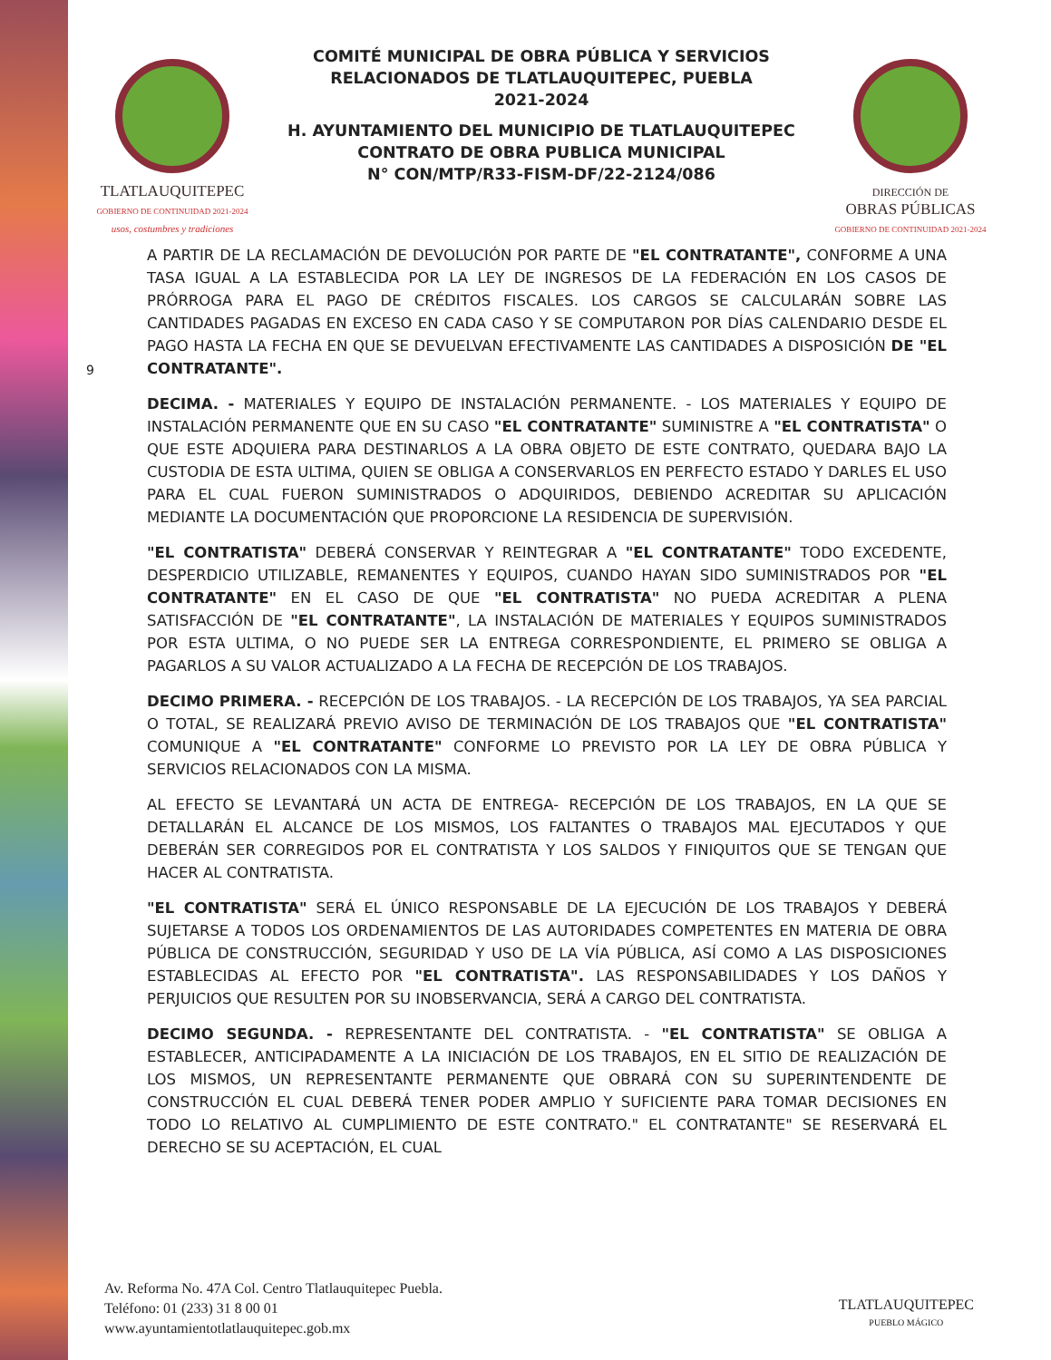TLATLAUQUITEPEC
GOBIERNO DE CONTINUIDAD 2021-2024
usos, costumbres y tradiciones
COMITÉ MUNICIPAL DE OBRA PÚBLICA Y SERVICIOS
RELACIONADOS DE TLATLAUQUITEPEC, PUEBLA
2021-2024
H. AYUNTAMIENTO DEL MUNICIPIO DE TLATLAUQUITEPEC
CONTRATO DE OBRA PUBLICA MUNICIPAL
N° CON/MTP/R33-FISM-DF/22-2124/086
DIRECCIÓN DE
OBRAS PÚBLICAS
GOBIERNO DE CONTINUIDAD 2021-2024
9
A PARTIR DE LA RECLAMACIÓN DE DEVOLUCIÓN POR PARTE DE "EL CONTRATANTE", CONFORME A UNA TASA IGUAL A LA ESTABLECIDA POR LA LEY DE INGRESOS DE LA FEDERACIÓN EN LOS CASOS DE PRÓRROGA PARA EL PAGO DE CRÉDITOS FISCALES. LOS CARGOS SE CALCULARÁN SOBRE LAS CANTIDADES PAGADAS EN EXCESO EN CADA CASO Y SE COMPUTARON POR DÍAS CALENDARIO DESDE EL PAGO HASTA LA FECHA EN QUE SE DEVUELVAN EFECTIVAMENTE LAS CANTIDADES A DISPOSICIÓN DE "EL CONTRATANTE".
DECIMA. - MATERIALES Y EQUIPO DE INSTALACIÓN PERMANENTE. - LOS MATERIALES Y EQUIPO DE INSTALACIÓN PERMANENTE QUE EN SU CASO "EL CONTRATANTE" SUMINISTRE A "EL CONTRATISTA" O QUE ESTE ADQUIERA PARA DESTINARLOS A LA OBRA OBJETO DE ESTE CONTRATO, QUEDARA BAJO LA CUSTODIA DE ESTA ULTIMA, QUIEN SE OBLIGA A CONSERVARLOS EN PERFECTO ESTADO Y DARLES EL USO PARA EL CUAL FUERON SUMINISTRADOS O ADQUIRIDOS, DEBIENDO ACREDITAR SU APLICACIÓN MEDIANTE LA DOCUMENTACIÓN QUE PROPORCIONE LA RESIDENCIA DE SUPERVISIÓN.
"EL CONTRATISTA" DEBERÁ CONSERVAR Y REINTEGRAR A "EL CONTRATANTE" TODO EXCEDENTE, DESPERDICIO UTILIZABLE, REMANENTES Y EQUIPOS, CUANDO HAYAN SIDO SUMINISTRADOS POR "EL CONTRATANTE" EN EL CASO DE QUE "EL CONTRATISTA" NO PUEDA ACREDITAR A PLENA SATISFACCIÓN DE "EL CONTRATANTE", LA INSTALACIÓN DE MATERIALES Y EQUIPOS SUMINISTRADOS POR ESTA ULTIMA, O NO PUEDE SER LA ENTREGA CORRESPONDIENTE, EL PRIMERO SE OBLIGA A PAGARLOS A SU VALOR ACTUALIZADO A LA FECHA DE RECEPCIÓN DE LOS TRABAJOS.
DECIMO PRIMERA. - RECEPCIÓN DE LOS TRABAJOS. - LA RECEPCIÓN DE LOS TRABAJOS, YA SEA PARCIAL O TOTAL, SE REALIZARÁ PREVIO AVISO DE TERMINACIÓN DE LOS TRABAJOS QUE "EL CONTRATISTA" COMUNIQUE A "EL CONTRATANTE" CONFORME LO PREVISTO POR LA LEY DE OBRA PÚBLICA Y SERVICIOS RELACIONADOS CON LA MISMA.
AL EFECTO SE LEVANTARÁ UN ACTA DE ENTREGA- RECEPCIÓN DE LOS TRABAJOS, EN LA QUE SE DETALLARÁN EL ALCANCE DE LOS MISMOS, LOS FALTANTES O TRABAJOS MAL EJECUTADOS Y QUE DEBERÁN SER CORREGIDOS POR EL CONTRATISTA Y LOS SALDOS Y FINIQUITOS QUE SE TENGAN QUE HACER AL CONTRATISTA.
"EL CONTRATISTA" SERÁ EL ÚNICO RESPONSABLE DE LA EJECUCIÓN DE LOS TRABAJOS Y DEBERÁ SUJETARSE A TODOS LOS ORDENAMIENTOS DE LAS AUTORIDADES COMPETENTES EN MATERIA DE OBRA PÚBLICA DE CONSTRUCCIÓN, SEGURIDAD Y USO DE LA VÍA PÚBLICA, ASÍ COMO A LAS DISPOSICIONES ESTABLECIDAS AL EFECTO POR "EL CONTRATISTA". LAS RESPONSABILIDADES Y LOS DAÑOS Y PERJUICIOS QUE RESULTEN POR SU INOBSERVANCIA, SERÁ A CARGO DEL CONTRATISTA.
DECIMO SEGUNDA. - REPRESENTANTE DEL CONTRATISTA. - "EL CONTRATISTA" SE OBLIGA A ESTABLECER, ANTICIPADAMENTE A LA INICIACIÓN DE LOS TRABAJOS, EN EL SITIO DE REALIZACIÓN DE LOS MISMOS, UN REPRESENTANTE PERMANENTE QUE OBRARÁ CON SU SUPERINTENDENTE DE CONSTRUCCIÓN EL CUAL DEBERÁ TENER PODER AMPLIO Y SUFICIENTE PARA TOMAR DECISIONES EN TODO LO RELATIVO AL CUMPLIMIENTO DE ESTE CONTRATO." EL CONTRATANTE" SE RESERVARÁ EL DERECHO SE SU ACEPTACIÓN, EL CUAL
Av. Reforma No. 47A Col. Centro Tlatlauquitepec Puebla.
Teléfono: 01 (233) 31 8 00 01
www.ayuntamientotlatlauquitepec.gob.mx
TLATLAUQUITEPEC
PUEBLO MÁGICO